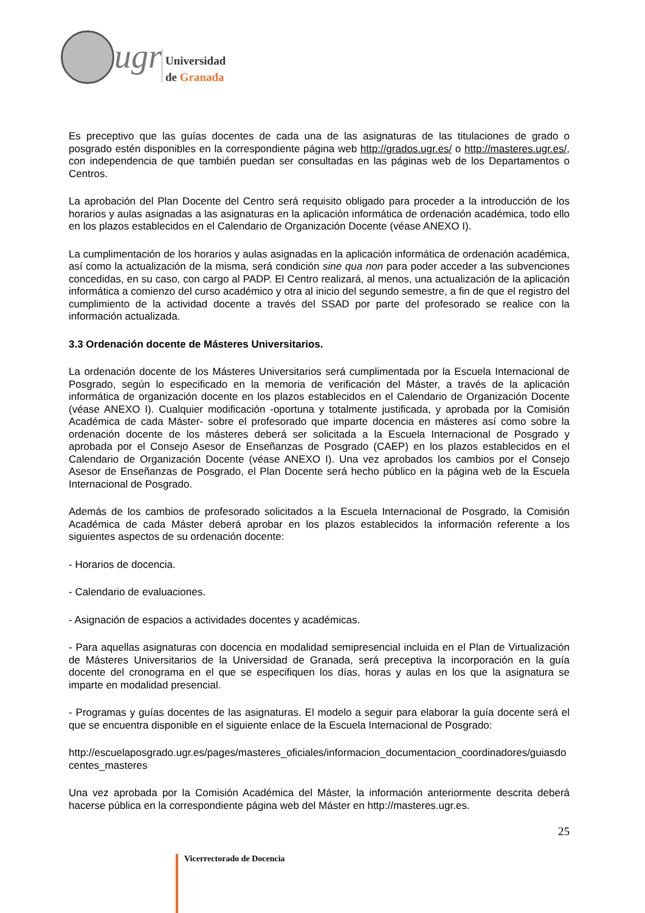ugr
Universidad
de Granada
Es preceptivo que las guías docentes de cada una de las asignaturas de las titulaciones de grado o posgrado estén disponibles en la correspondiente página web http://grados.ugr.es/ o http://masteres.ugr.es/, con independencia de que también puedan ser consultadas en las páginas web de los Departamentos o Centros.
La aprobación del Plan Docente del Centro será requisito obligado para proceder a la introducción de los horarios y aulas asignadas a las asignaturas en la aplicación informática de ordenación académica, todo ello en los plazos establecidos en el Calendario de Organización Docente (véase ANEXO I).
La cumplimentación de los horarios y aulas asignadas en la aplicación informática de ordenación académica, así como la actualización de la misma, será condición sine qua non para poder acceder a las subvenciones concedidas, en su caso, con cargo al PADP. El Centro realizará, al menos, una actualización de la aplicación informática a comienzo del curso académico y otra al inicio del segundo semestre, a fin de que el registro del cumplimiento de la actividad docente a través del SSAD por parte del profesorado se realice con la información actualizada.
3.3 Ordenación docente de Másteres Universitarios.
La ordenación docente de los Másteres Universitarios será cumplimentada por la Escuela Internacional de Posgrado, según lo especificado en la memoria de verificación del Máster, a través de la aplicación informática de organización docente en los plazos establecidos en el Calendario de Organización Docente (véase ANEXO I). Cualquier modificación -oportuna y totalmente justificada, y aprobada por la Comisión Académica de cada Máster- sobre el profesorado que imparte docencia en másteres así como sobre la ordenación docente de los másteres deberá ser solicitada a la Escuela Internacional de Posgrado y aprobada por el Consejo Asesor de Enseñanzas de Posgrado (CAEP) en los plazos establecidos en el Calendario de Organización Docente (véase ANEXO I). Una vez aprobados los cambios por el Consejo Asesor de Enseñanzas de Posgrado, el Plan Docente será hecho público en la página web de la Escuela Internacional de Posgrado.
Además de los cambios de profesorado solicitados a la Escuela Internacional de Posgrado, la Comisión Académica de cada Máster deberá aprobar en los plazos establecidos la información referente a los siguientes aspectos de su ordenación docente:
- Horarios de docencia.
- Calendario de evaluaciones.
- Asignación de espacios a actividades docentes y académicas.
- Para aquellas asignaturas con docencia en modalidad semipresencial incluida en el Plan de Virtualización de Másteres Universitarios de la Universidad de Granada, será preceptiva la incorporación en la guía docente del cronograma en el que se especifiquen los días, horas y aulas en los que la asignatura se imparte en modalidad presencial.
- Programas y guías docentes de las asignaturas. El modelo a seguir para elaborar la guía docente será el que se encuentra disponible en el siguiente enlace de la Escuela Internacional de Posgrado:
http://escuelaposgrado.ugr.es/pages/masteres_oficiales/informacion_documentacion_coordinadores/guiasdocentes_masteres
Una vez aprobada por la Comisión Académica del Máster, la información anteriormente descrita deberá hacerse pública en la correspondiente página web del Máster en http://masteres.ugr.es.
25
Vicerrectorado de Docencia